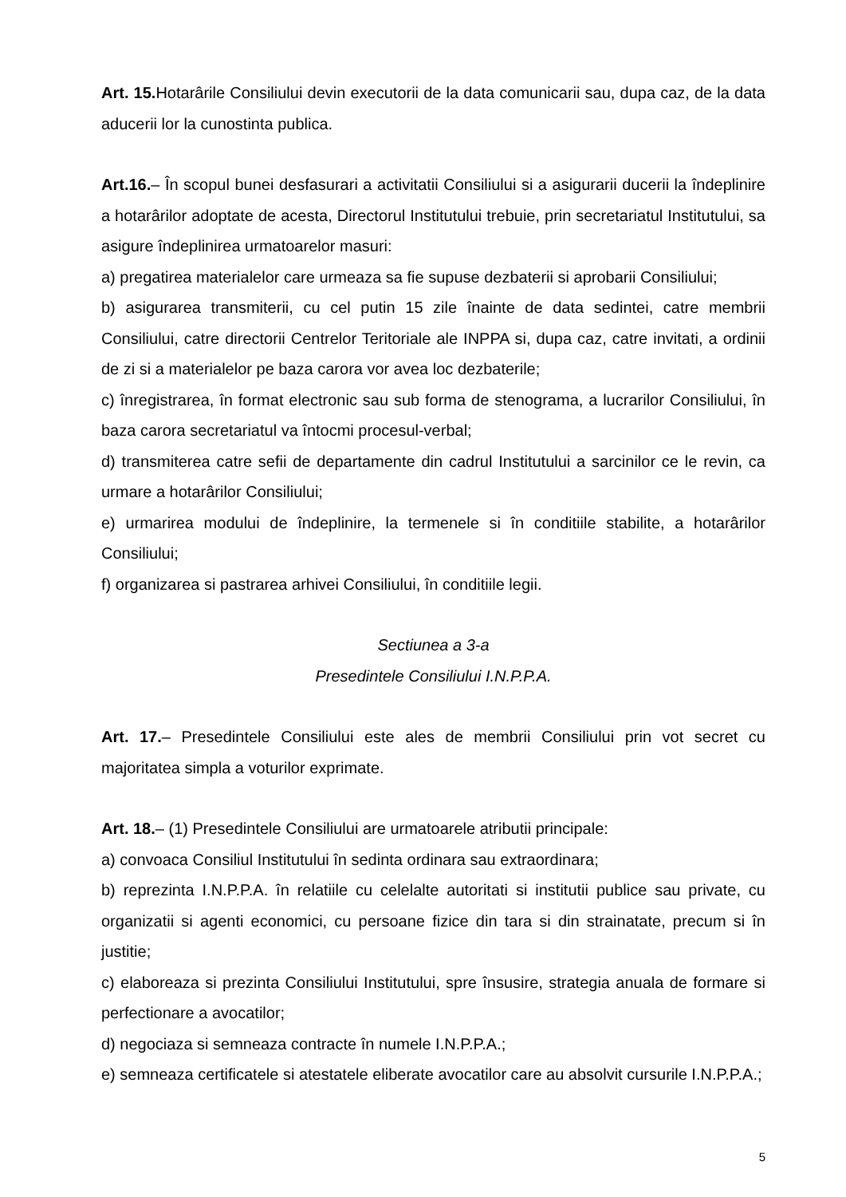Art. 15. Hotarârile Consiliului devin executorii de la data comunicarii sau, dupa caz, de la data aducerii lor la cunostinta publica.
Art.16.– În scopul bunei desfasurari a activitatii Consiliului si a asigurarii ducerii la îndeplinire a hotarârilor adoptate de acesta, Directorul Institutului trebuie, prin secretariatul Institutului, sa asigure îndeplinirea urmatoarelor masuri:
a) pregatirea materialelor care urmeaza sa fie supuse dezbaterii si aprobarii Consiliului;
b) asigurarea transmiterii, cu cel putin 15 zile înainte de data sedintei, catre membrii Consiliului, catre directorii Centrelor Teritoriale ale INPPA si, dupa caz, catre invitati, a ordinii de zi si a materialelor pe baza carora vor avea loc dezbaterile;
c) înregistrarea, în format electronic sau sub forma de stenograma, a lucrarilor Consiliului, în baza carora secretariatul va întocmi procesul-verbal;
d) transmiterea catre sefii de departamente din cadrul Institutului a sarcinilor ce le revin, ca urmare a hotarârilor Consiliului;
e) urmarirea modului de îndeplinire, la termenele si în conditiile stabilite, a hotarârilor Consiliului;
f) organizarea si pastrarea arhivei Consiliului, în conditiile legii.
Sectiunea a 3-a
Presedintele Consiliului I.N.P.P.A.
Art. 17.– Presedintele Consiliului este ales de membrii Consiliului prin vot secret cu majoritatea simpla a voturilor exprimate.
Art. 18.– (1) Presedintele Consiliului are urmatoarele atributii principale:
a) convoaca Consiliul Institutului în sedinta ordinara sau extraordinara;
b) reprezinta I.N.P.P.A. în relatiile cu celelalte autoritati si institutii publice sau private, cu organizatii si agenti economici, cu persoane fizice din tara si din strainatate, precum si în justitie;
c) elaboreaza si prezinta Consiliului Institutului, spre însusire, strategia anuala de formare si perfectionare a avocatilor;
d) negociaza si semneaza contracte în numele I.N.P.P.A.;
e) semneaza certificatele si atestatele eliberate avocatilor care au absolvit cursurile I.N.P.P.A.;
5